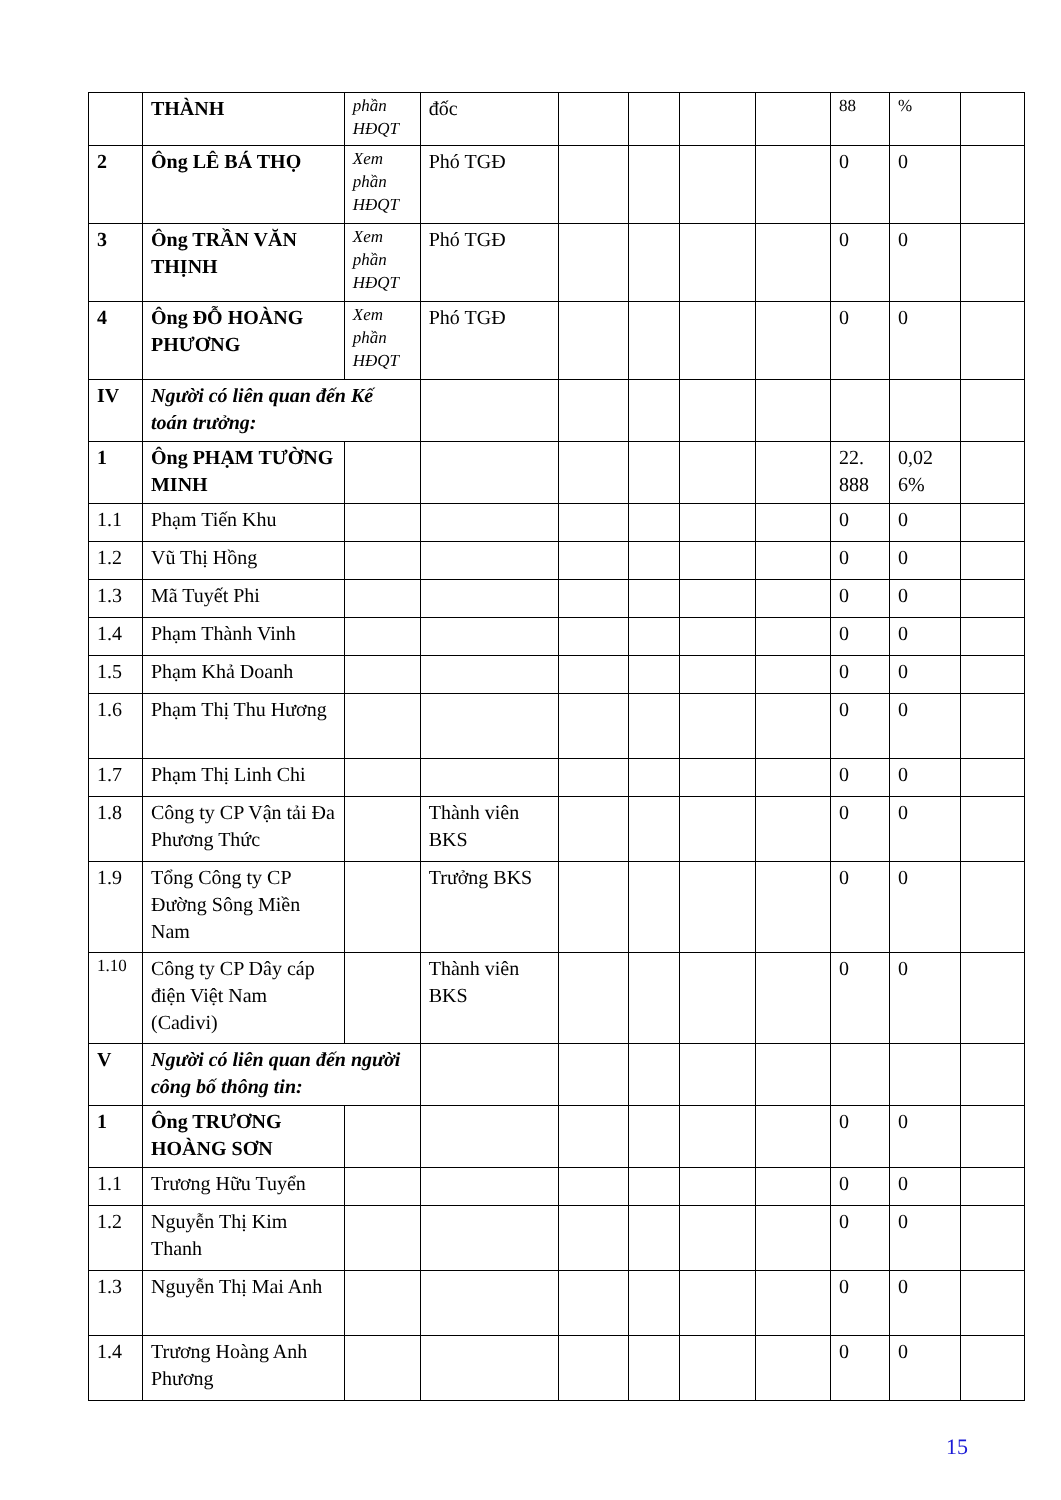| | THÀNH | phần HĐQT | đốc | | | | | 88 | % | |
| 2 | Ông LÊ BÁ THỌ | Xem phần HĐQT | Phó TGĐ | | | | | 0 | 0 | |
| 3 | Ông TRẦN VĂN THỊNH | Xem phần HĐQT | Phó TGĐ | | | | | 0 | 0 | |
| 4 | Ông ĐỖ HOÀNG PHƯƠNG | Xem phần HĐQT | Phó TGĐ | | | | | 0 | 0 | |
| IV | Người có liên quan đến Kế toán trưởng: | | | | | | | | | |
| 1 | Ông PHẠM TƯỜNG MINH | | | | | | | 22. 888 | 0,02 6% | |
| 1.1 | Phạm Tiến Khu | | | | | | | 0 | 0 | |
| 1.2 | Vũ Thị Hồng | | | | | | | 0 | 0 | |
| 1.3 | Mã Tuyết Phi | | | | | | | 0 | 0 | |
| 1.4 | Phạm Thành Vinh | | | | | | | 0 | 0 | |
| 1.5 | Phạm Khả Doanh | | | | | | | 0 | 0 | |
| 1.6 | Phạm Thị Thu Hương | | | | | | | 0 | 0 | |
| 1.7 | Phạm Thị Linh Chi | | | | | | | 0 | 0 | |
| 1.8 | Công ty CP Vận tải Đa Phương Thức | | Thành viên BKS | | | | | 0 | 0 | |
| 1.9 | Tổng Công ty CP Đường Sông Miền Nam | | Trưởng BKS | | | | | 0 | 0 | |
| 1.10 | Công ty CP Dây cáp điện Việt Nam (Cadivi) | | Thành viên BKS | | | | | 0 | 0 | |
| V | Người có liên quan đến người công bố thông tin: | | | | | | | | | |
| 1 | Ông TRƯƠNG HOÀNG SƠN | | | | | | | 0 | 0 | |
| 1.1 | Trương Hữu Tuyển | | | | | | | 0 | 0 | |
| 1.2 | Nguyễn Thị Kim Thanh | | | | | | | 0 | 0 | |
| 1.3 | Nguyễn Thị Mai Anh | | | | | | | 0 | 0 | |
| 1.4 | Trương Hoàng Anh Phương | | | | | | | 0 | 0 | |
15